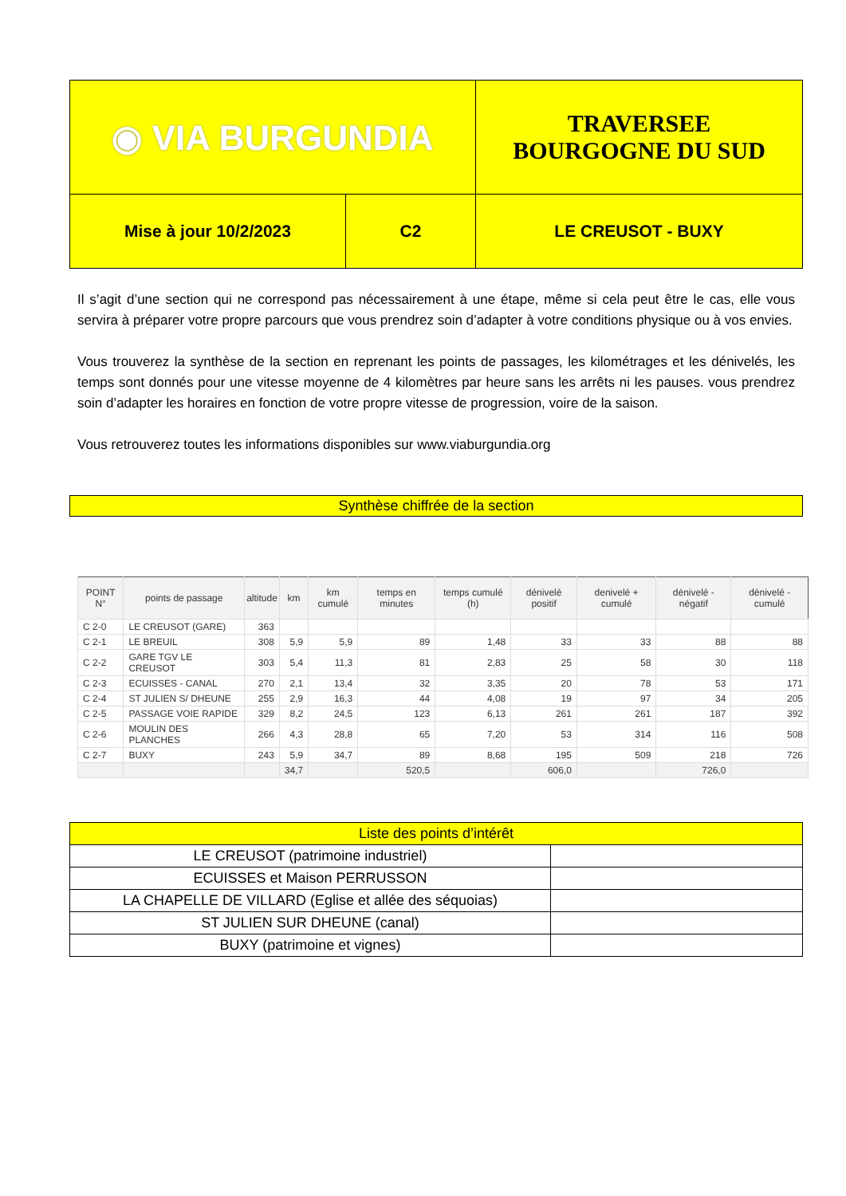| ◉ VIA BURGUNDIA | | TRAVERSEE BOURGOGNE DU SUD |
| Mise à jour 10/2/2023 | C2 | LE CREUSOT - BUXY |
Il s’agit d’une section qui ne correspond pas nécessairement à une étape, même si cela peut être le cas, elle vous servira à préparer votre propre parcours que vous prendrez soin d’adapter à votre conditions physique ou à vos envies.
Vous trouverez la synthèse de la section en reprenant les points de passages, les kilométrages et les dénivelés, les temps sont donnés pour une vitesse moyenne de 4 kilomètres par heure sans les arrêts ni les pauses. vous prendrez soin d’adapter les horaires en fonction de votre propre vitesse de progression, voire de la saison.
Vous retrouverez toutes les informations disponibles sur www.viaburgundia.org
Synthèse chiffrée de la section
| POINT N° | points de passage | altitude | km | km cumulé | temps en minutes | temps cumulé (h) | dénivelé positif | denivelé + cumulé | dénivelé - négatif | dénivelé - cumulé |
| --- | --- | --- | --- | --- | --- | --- | --- | --- | --- | --- |
| C 2-0 | LE CREUSOT (GARE) | 363 | | | | | | | | |
| C 2-1 | LE BREUIL | 308 | 5,9 | 5,9 | 89 | 1,48 | 33 | 33 | 88 | 88 |
| C 2-2 | GARE TGV LE CREUSOT | 303 | 5,4 | 11,3 | 81 | 2,83 | 25 | 58 | 30 | 118 |
| C 2-3 | ECUISSES - CANAL | 270 | 2,1 | 13,4 | 32 | 3,35 | 20 | 78 | 53 | 171 |
| C 2-4 | ST JULIEN S/ DHEUNE | 255 | 2,9 | 16,3 | 44 | 4,08 | 19 | 97 | 34 | 205 |
| C 2-5 | PASSAGE VOIE RAPIDE | 329 | 8,2 | 24,5 | 123 | 6,13 | 261 | 261 | 187 | 392 |
| C 2-6 | MOULIN DES PLANCHES | 266 | 4,3 | 28,8 | 65 | 7,20 | 53 | 314 | 116 | 508 |
| C 2-7 | BUXY | 243 | 5,9 | 34,7 | 89 | 8,68 | 195 | 509 | 218 | 726 |
| | | | 34,7 | | 520,5 | | 606,0 | | 726,0 | |
| Liste des points d’intérêt | |
| LE CREUSOT (patrimoine industriel) | |
| ECUISSES et Maison PERRUSSON | |
| LA CHAPELLE DE VILLARD (Eglise et allée des séquoias) | |
| ST JULIEN SUR DHEUNE (canal) | |
| BUXY (patrimoine et vignes) | |